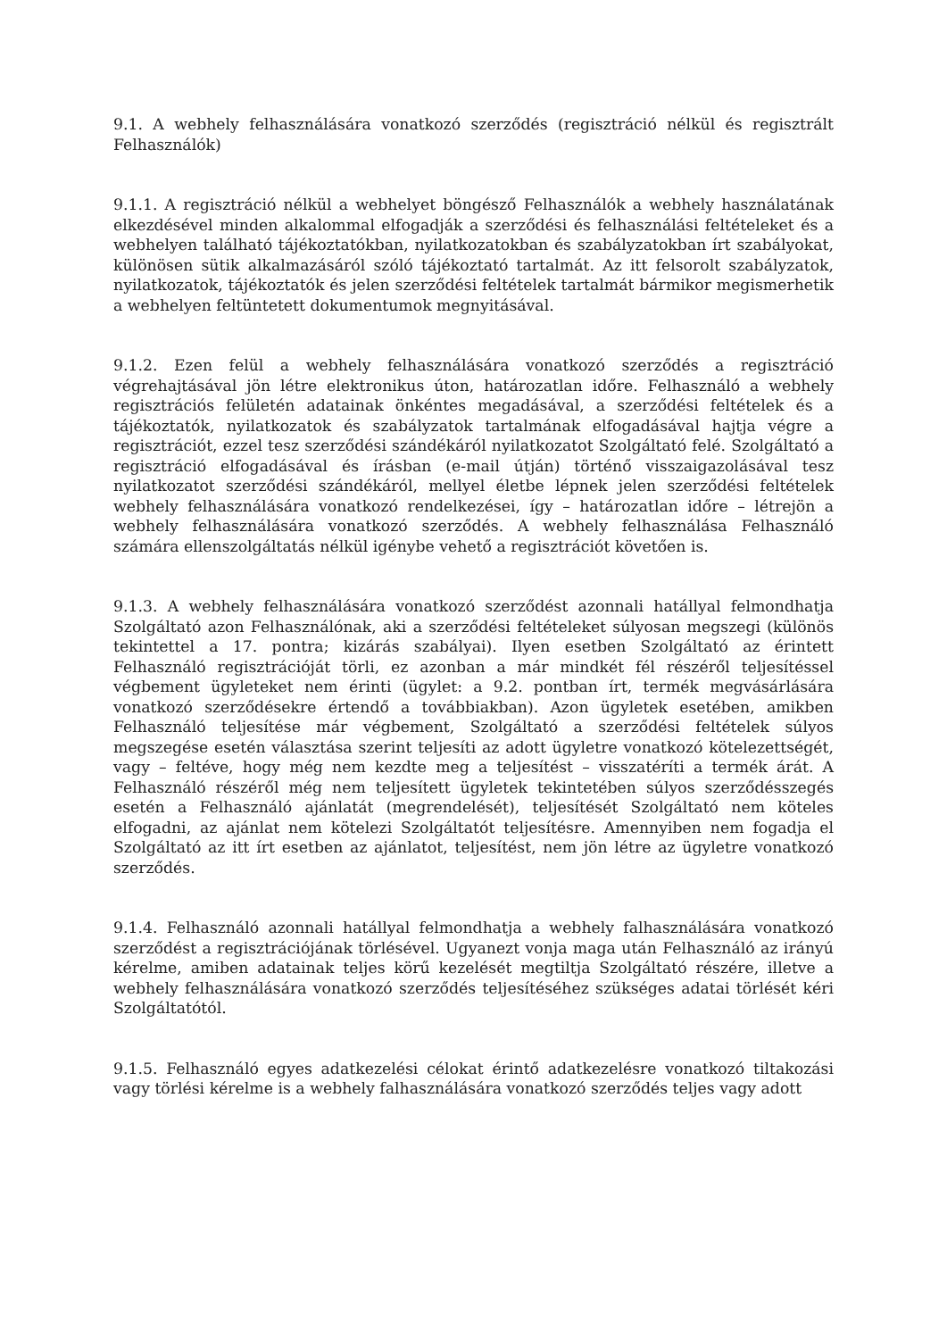9.1. A webhely felhasználására vonatkozó szerződés (regisztráció nélkül és regisztrált Felhasználók)
9.1.1. A regisztráció nélkül a webhelyet böngésző Felhasználók a webhely használatának elkezdésével minden alkalommal elfogadják a szerződési és felhasználási feltételeket és a webhelyen található tájékoztatókban, nyilatkozatokban és szabályzatokban írt szabályokat, különösen sütik alkalmazásáról szóló tájékoztató tartalmát. Az itt felsorolt szabályzatok, nyilatkozatok, tájékoztatók és jelen szerződési feltételek tartalmát bármikor megismerhetik a webhelyen feltüntetett dokumentumok megnyitásával.
9.1.2. Ezen felül a webhely felhasználására vonatkozó szerződés a regisztráció végrehajtásával jön létre elektronikus úton, határozatlan időre. Felhasználó a webhely regisztrációs felületén adatainak önkéntes megadásával, a szerződési feltételek és a tájékoztatók, nyilatkozatok és szabályzatok tartalmának elfogadásával hajtja végre a regisztrációt, ezzel tesz szerződési szándékáról nyilatkozatot Szolgáltató felé. Szolgáltató a regisztráció elfogadásával és írásban (e-mail útján) történő visszaigazolásával tesz nyilatkozatot szerződési szándékáról, mellyel életbe lépnek jelen szerződési feltételek webhely felhasználására vonatkozó rendelkezései, így – határozatlan időre – létrejön a webhely felhasználására vonatkozó szerződés. A webhely felhasználása Felhasználó számára ellenszolgáltatás nélkül igénybe vehető a regisztrációt követően is.
9.1.3. A webhely felhasználására vonatkozó szerződést azonnali hatállyal felmondhatja Szolgáltató azon Felhasználónak, aki a szerződési feltételeket súlyosan megszegi (különös tekintettel a 17. pontra; kizárás szabályai). Ilyen esetben Szolgáltató az érintett Felhasználó regisztrációját törli, ez azonban a már mindkét fél részéről teljesítéssel végbement ügyleteket nem érinti (ügylet: a 9.2. pontban írt, termék megvásárlására vonatkozó szerződésekre értendő a továbbiakban). Azon ügyletek esetében, amikben Felhasználó teljesítése már végbement, Szolgáltató a szerződési feltételek súlyos megszegése esetén választása szerint teljesíti az adott ügyletre vonatkozó kötelezettségét, vagy – feltéve, hogy még nem kezdte meg a teljesítést – visszatéríti a termék árát. A Felhasználó részéről még nem teljesített ügyletek tekintetében súlyos szerződésszegés esetén a Felhasználó ajánlatát (megrendelését), teljesítését Szolgáltató nem köteles elfogadni, az ajánlat nem kötelezi Szolgáltatót teljesítésre. Amennyiben nem fogadja el Szolgáltató az itt írt esetben az ajánlatot, teljesítést, nem jön létre az ügyletre vonatkozó szerződés.
9.1.4. Felhasználó azonnali hatállyal felmondhatja a webhely falhasználására vonatkozó szerződést a regisztrációjának törlésével. Ugyanezt vonja maga után Felhasználó az irányú kérelme, amiben adatainak teljes körű kezelését megtiltja Szolgáltató részére, illetve a webhely felhasználására vonatkozó szerződés teljesítéséhez szükséges adatai törlését kéri Szolgáltatótól.
9.1.5. Felhasználó egyes adatkezelési célokat érintő adatkezelésre vonatkozó tiltakozási vagy törlési kérelme is a webhely falhasználására vonatkozó szerződés teljes vagy adott